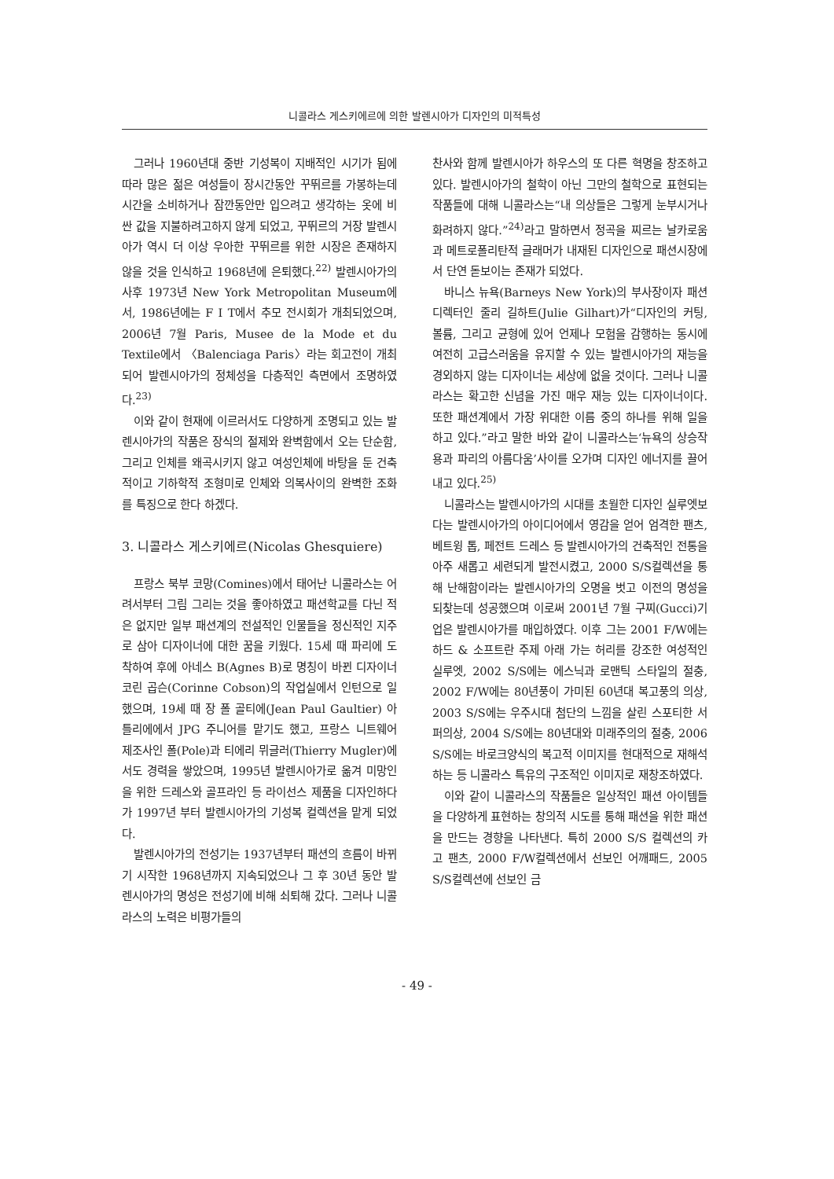니콜라스 게스키에르에 의한 발렌시아가 디자인의 미적특성
그러나 1960년대 중반 기성복이 지배적인 시기가 됨에 따라 많은 젊은 여성들이 장시간동안 꾸뛰르를 가봉하는데 시간을 소비하거나 잠깐동안만 입으려고 생각하는 옷에 비싼 값을 지불하려고하지 않게 되었고, 꾸뛰르의 거장 발렌시아가 역시 더 이상 우아한 꾸뛰르를 위한 시장은 존재하지 않을 것을 인식하고 1968년에 은퇴했다.<sup>22)</sup> 발렌시아가의 사후 1973년 New York Metropolitan Museum에서, 1986년에는 F I T에서 추모 전시회가 개최되었으며, 2006년 7월 Paris, Musee de la Mode et du Textile에서 〈Balenciaga Paris〉라는 회고전이 개최되어 발렌시아가의 정체성을 다층적인 측면에서 조명하였다.<sup>23)</sup>
이와 같이 현재에 이르러서도 다양하게 조명되고 있는 발렌시아가의 작품은 장식의 절제와 완벽함에서 오는 단순함, 그리고 인체를 왜곡시키지 않고 여성인체에 바탕을 둔 건축적이고 기하학적 조형미로 인체와 의복사이의 완벽한 조화를 특징으로 한다 하겠다.
3. 니콜라스 게스키에르(Nicolas Ghesquiere)
프랑스 북부 코망(Comines)에서 태어난 니콜라스는 어려서부터 그림 그리는 것을 좋아하였고 패션학교를 다닌 적은 없지만 일부 패션계의 전설적인 인물들을 정신적인 지주로 삼아 디자이너에 대한 꿈을 키웠다. 15세 때 파리에 도착하여 후에 아네스 B(Agnes B)로 명칭이 바뀐 디자이너 코린 곱슨(Corinne Cobson)의 작업실에서 인턴으로 일했으며, 19세 때 장 폴 골티에(Jean Paul Gaultier) 아틀리에에서 JPG 주니어를 맡기도 했고, 프랑스 니트웨어 제조사인 폴(Pole)과 티에리 뮈글러(Thierry Mugler)에서도 경력을 쌓았으며, 1995년 발렌시아가로 옮겨 미망인을 위한 드레스와 골프라인 등 라이선스 제품을 디자인하다가 1997년 부터 발렌시아가의 기성복 컬렉션을 맡게 되었다.
발렌시아가의 전성기는 1937년부터 패션의 흐름이 바뀌기 시작한 1968년까지 지속되었으나 그 후 30년 동안 발렌시아가의 명성은 전성기에 비해 쇠퇴해 갔다. 그러나 니콜라스의 노력은 비평가들의
찬사와 함께 발렌시아가 하우스의 또 다른 혁명을 창조하고 있다. 발렌시아가의 철학이 아닌 그만의 철학으로 표현되는 작품들에 대해 니콜라스는“내 의상들은 그렇게 눈부시거나 화려하지 않다.”<sup>24)</sup>라고 말하면서 정곡을 찌르는 날카로움과 메트로폴리탄적 글래머가 내재된 디자인으로 패션시장에서 단연 돋보이는 존재가 되었다.
바니스 뉴욕(Barneys New York)의 부사장이자 패션 디렉터인 줄리 길하트(Julie Gilhart)가“디자인의 커팅, 볼륨, 그리고 균형에 있어 언제나 모험을 감행하는 동시에 여전히 고급스러움을 유지할 수 있는 발렌시아가의 재능을 경외하지 않는 디자이너는 세상에 없을 것이다. 그러나 니콜라스는 확고한 신념을 가진 매우 재능 있는 디자이너이다. 또한 패션계에서 가장 위대한 이름 중의 하나를 위해 일을 하고 있다.”라고 말한 바와 같이 니콜라스는‘뉴욕의 상승작용과 파리의 아름다움’사이를 오가며 디자인 에너지를 끌어내고 있다.<sup>25)</sup>
니콜라스는 발렌시아가의 시대를 초월한 디자인 실루엣보다는 발렌시아가의 아이디어에서 영감을 얻어 엄격한 팬츠, 베트윙 톱, 페전트 드레스 등 발렌시아가의 건축적인 전통을 아주 새롭고 세련되게 발전시켰고, 2000 S/S컬렉션을 통해 난해함이라는 발렌시아가의 오명을 벗고 이전의 명성을 되찾는데 성공했으며 이로써 2001년 7월 구찌(Gucci)기업은 발렌시아가를 매입하였다. 이후 그는 2001 F/W에는 하드 & 소프트란 주제 아래 가는 허리를 강조한 여성적인 실루엣, 2002 S/S에는 에스닉과 로맨틱 스타일의 절충, 2002 F/W에는 80년풍이 가미된 60년대 복고풍의 의상, 2003 S/S에는 우주시대 첨단의 느낌을 살린 스포티한 서퍼의상, 2004 S/S에는 80년대와 미래주의의 절충, 2006 S/S에는 바로크양식의 복고적 이미지를 현대적으로 재해석 하는 등 니콜라스 특유의 구조적인 이미지로 재창조하였다.
이와 같이 니콜라스의 작품들은 일상적인 패션 아이템들을 다양하게 표현하는 창의적 시도를 통해 패션을 위한 패션을 만드는 경향을 나타낸다. 특히 2000 S/S 컬렉션의 카고 팬츠, 2000 F/W컬렉션에서 선보인 어깨패드, 2005 S/S컬렉션에 선보인 금
- 49 -